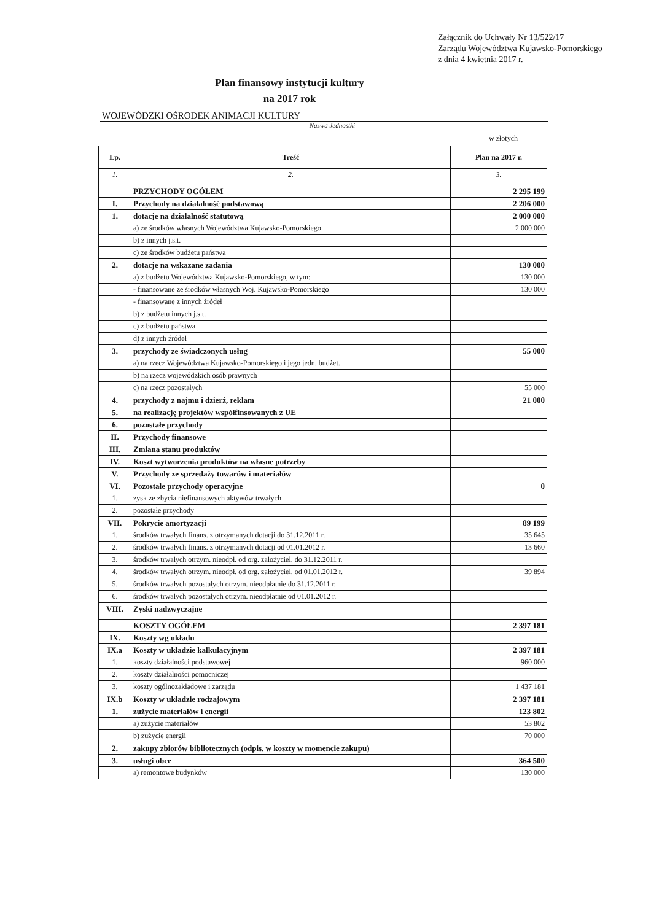Załącznik do Uchwały Nr 13/522/17
Zarządu Województwa Kujawsko-Pomorskiego
z dnia 4 kwietnia 2017 r.
Plan finansowy instytucji kultury
na 2017 rok
WOJEWÓDZKI OŚRODEK ANIMACJI KULTURY
Nazwa Jednostki
w złotych
| Lp. | Treść | Plan na 2017 r. |
| --- | --- | --- |
| 1. | 2. | 3. |
| | PRZYCHODY OGÓŁEM | 2 295 199 |
| I. | Przychody na działalność podstawową | 2 206 000 |
| 1. | dotacje na działalność statutową | 2 000 000 |
| | a) ze środków własnych Województwa Kujawsko-Pomorskiego | 2 000 000 |
| | b) z innych j.s.t. | |
| | c) ze środków budżetu państwa | |
| 2. | dotacje na wskazane zadania | 130 000 |
| | a) z budżetu Województwa Kujawsko-Pomorskiego, w tym: | 130 000 |
| | - finansowane ze środków własnych Woj. Kujawsko-Pomorskiego | 130 000 |
| | - finansowane z innych źródeł | |
| | b) z budżetu innych j.s.t. | |
| | c) z budżetu państwa | |
| | d) z innych źródeł | |
| 3. | przychody ze świadczonych usług | 55 000 |
| | a) na rzecz Województwa Kujawsko-Pomorskiego i jego jedn. budżet. | |
| | b) na rzecz wojewódzkich osób prawnych | |
| | c) na rzecz pozostałych | 55 000 |
| 4. | przychody z najmu i dzierż, reklam | 21 000 |
| 5. | na realizację projektów współfinsowanych z UE | |
| 6. | pozostałe przychody | |
| II. | Przychody finansowe | |
| III. | Zmiana stanu produktów | |
| IV. | Koszt wytworzenia produktów na własne potrzeby | |
| V. | Przychody ze sprzedaży towarów i materiałów | |
| VI. | Pozostałe przychody operacyjne | 0 |
| 1. | zysk ze zbycia niefinansowych aktywów trwałych | |
| 2. | pozostałe przychody | |
| VII. | Pokrycie amortyzacji | 89 199 |
| 1. | środków trwałych finans. z otrzymanych dotacji do 31.12.2011 r. | 35 645 |
| 2. | środków trwałych finans. z otrzymanych dotacji od 01.01.2012 r. | 13 660 |
| 3. | środków trwałych otrzym. nieodpł. od org. założyciel. do 31.12.2011 r. | |
| 4. | środków trwałych otrzym. nieodpł. od org. założyciel. od 01.01.2012 r. | 39 894 |
| 5. | środków trwałych pozostałych otrzym. nieodpłatnie do 31.12.2011 r. | |
| 6. | środków trwałych pozostałych otrzym. nieodpłatnie od 01.01.2012 r. | |
| VIII. | Zyski nadzwyczajne | |
| | KOSZTY OGÓŁEM | 2 397 181 |
| IX. | Koszty wg układu | |
| IX.a | Koszty w układzie kalkulacyjnym | 2 397 181 |
| 1. | koszty działalności podstawowej | 960 000 |
| 2. | koszty działalności pomocniczej | |
| 3. | koszty ogólnozakładowe i zarządu | 1 437 181 |
| IX.b | Koszty w układzie rodzajowym | 2 397 181 |
| 1. | zużycie materiałów i energii | 123 802 |
| | a) zużycie materiałów | 53 802 |
| | b) zużycie energii | 70 000 |
| 2. | zakupy zbiorów bibliotecznych (odpis. w koszty w momencie zakupu) | |
| 3. | usługi obce | 364 500 |
| | a) remontowe budynków | 130 000 |